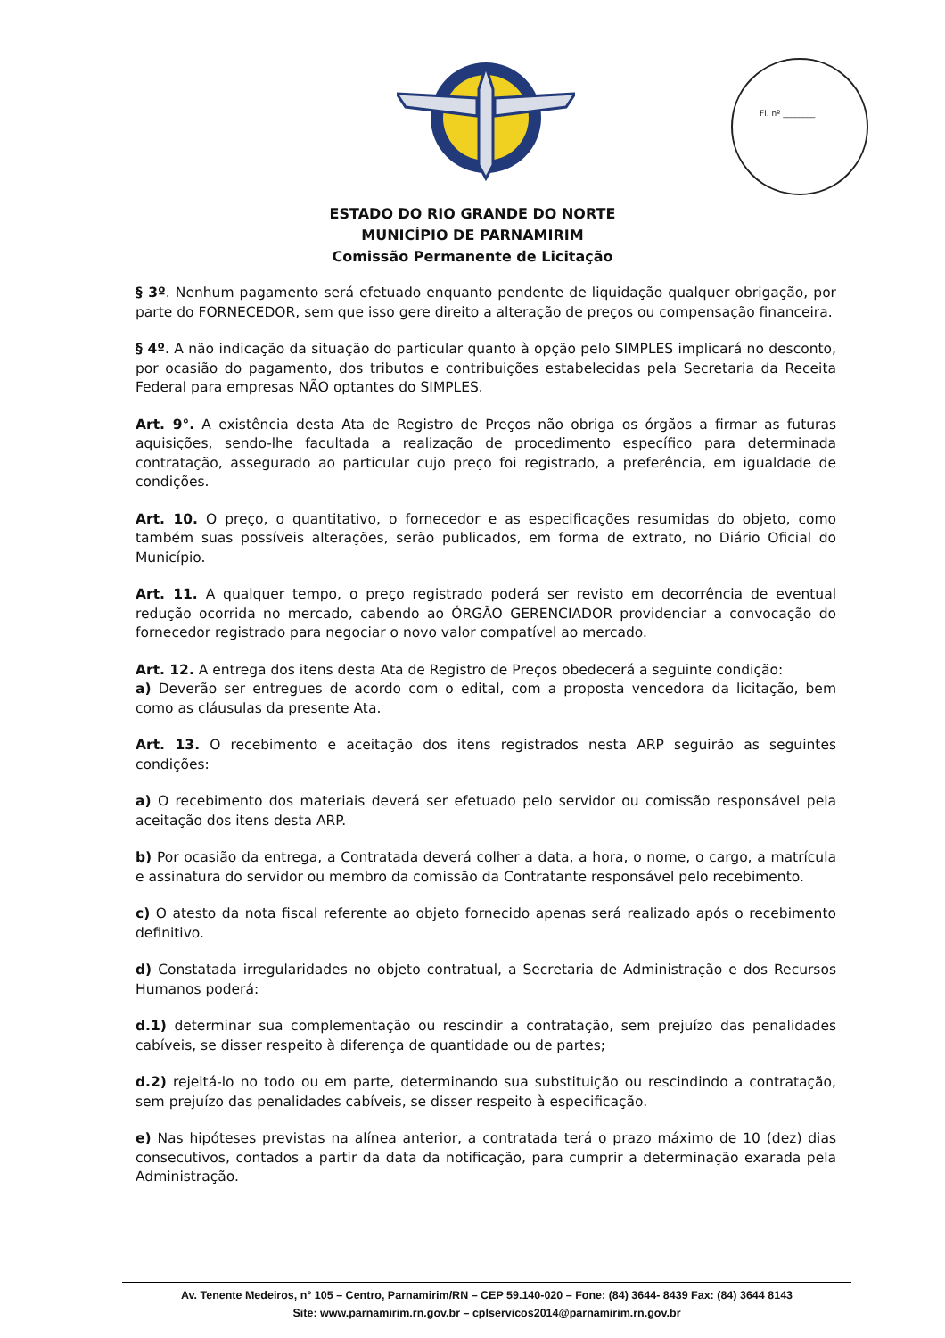Fl. nº ________
ESTADO DO RIO GRANDE DO NORTE
MUNICÍPIO DE PARNAMIRIM
Comissão Permanente de Licitação
§ 3º. Nenhum pagamento será efetuado enquanto pendente de liquidação qualquer obrigação, por parte do FORNECEDOR, sem que isso gere direito a alteração de preços ou compensação financeira.
§ 4º. A não indicação da situação do particular quanto à opção pelo SIMPLES implicará no desconto, por ocasião do pagamento, dos tributos e contribuições estabelecidas pela Secretaria da Receita Federal para empresas NÃO optantes do SIMPLES.
Art. 9°. A existência desta Ata de Registro de Preços não obriga os órgãos a firmar as futuras aquisições, sendo-lhe facultada a realização de procedimento específico para determinada contratação, assegurado ao particular cujo preço foi registrado, a preferência, em igualdade de condições.
Art. 10. O preço, o quantitativo, o fornecedor e as especificações resumidas do objeto, como também suas possíveis alterações, serão publicados, em forma de extrato, no Diário Oficial do Município.
Art. 11. A qualquer tempo, o preço registrado poderá ser revisto em decorrência de eventual redução ocorrida no mercado, cabendo ao ÓRGÃO GERENCIADOR providenciar a convocação do fornecedor registrado para negociar o novo valor compatível ao mercado.
Art. 12. A entrega dos itens desta Ata de Registro de Preços obedecerá a seguinte condição:
a) Deverão ser entregues de acordo com o edital, com a proposta vencedora da licitação, bem como as cláusulas da presente Ata.
Art. 13. O recebimento e aceitação dos itens registrados nesta ARP seguirão as seguintes condições:
a) O recebimento dos materiais deverá ser efetuado pelo servidor ou comissão responsável pela aceitação dos itens desta ARP.
b) Por ocasião da entrega, a Contratada deverá colher a data, a hora, o nome, o cargo, a matrícula e assinatura do servidor ou membro da comissão da Contratante responsável pelo recebimento.
c) O atesto da nota fiscal referente ao objeto fornecido apenas será realizado após o recebimento definitivo.
d) Constatada irregularidades no objeto contratual, a Secretaria de Administração e dos Recursos Humanos poderá:
d.1) determinar sua complementação ou rescindir a contratação, sem prejuízo das penalidades cabíveis, se disser respeito à diferença de quantidade ou de partes;
d.2) rejeitá-lo no todo ou em parte, determinando sua substituição ou rescindindo a contratação, sem prejuízo das penalidades cabíveis, se disser respeito à especificação.
e) Nas hipóteses previstas na alínea anterior, a contratada terá o prazo máximo de 10 (dez) dias consecutivos, contados a partir da data da notificação, para cumprir a determinação exarada pela Administração.
Av. Tenente Medeiros, n° 105 – Centro, Parnamirim/RN – CEP 59.140-020 – Fone: (84) 3644- 8439 Fax: (84) 3644 8143
Site: www.parnamirim.rn.gov.br – cplservicos2014@parnamirim.rn.gov.br